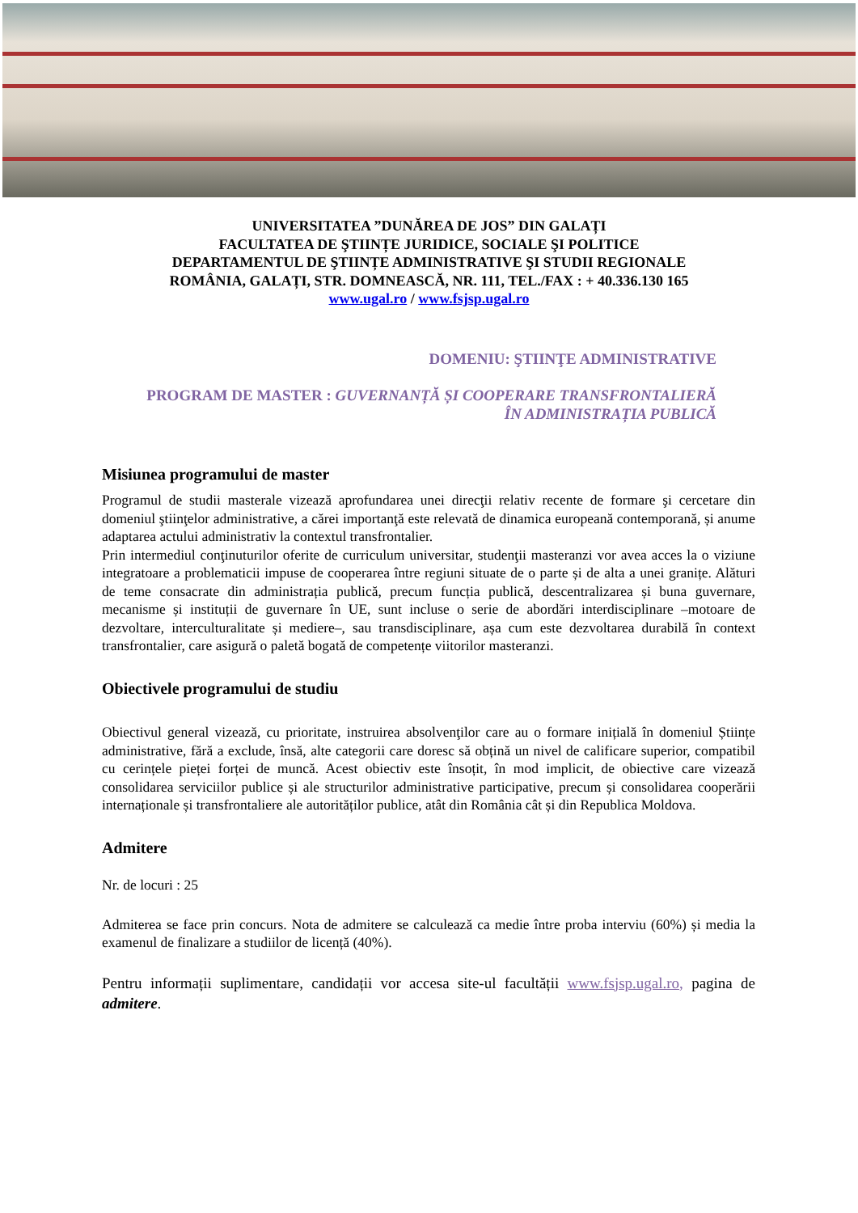UNIVERSITATEA ”DUNĂREA DE JOS” DIN GALAȚI
FACULTATEA DE ŞTIINȚE JURIDICE, SOCIALE ŞI POLITICE
DEPARTAMENTUL DE ŞTIINȚE ADMINISTRATIVE ŞI STUDII REGIONALE
ROMÂNIA, GALAȚI, STR. DOMNEASCĂ, NR. 111, TEL./FAX : + 40.336.130 165
www.ugal.ro / www.fsjsp.ugal.ro
DOMENIU: ŞTIINŢE ADMINISTRATIVE
PROGRAM DE MASTER : GUVERNANȚĂ ȘI COOPERARE TRANSFRONTALIERĂ ÎN ADMINISTRAȚIA PUBLICĂ
Misiunea programului de master
Programul de studii masterale vizează aprofundarea unei direcţii relativ recente de formare şi cercetare din domeniul ştiinţelor administrative, a cărei importanţă este relevată de dinamica europeană contemporană, și anume adaptarea actului administrativ la contextul transfrontalier.
Prin intermediul conţinuturilor oferite de curriculum universitar, studenţii masteranzi vor avea acces la o viziune integratoare a problematicii impuse de cooperarea între regiuni situate de o parte și de alta a unei granițe. Alături de teme consacrate din administrația publică, precum funcția publică, descentralizarea și buna guvernare, mecanisme și instituții de guvernare în UE, sunt incluse o serie de abordări interdisciplinare –motoare de dezvoltare, interculturalitate și mediere–, sau transdisciplinare, așa cum este dezvoltarea durabilă în context transfrontalier, care asigură o paletă bogată de competențe viitorilor masteranzi.
Obiectivele programului de studiu
Obiectivul general vizează, cu prioritate, instruirea absolvenţilor care au o formare inițială în domeniul Științe administrative, fără a exclude, însă, alte categorii care doresc să obțină un nivel de calificare superior, compatibil cu cerințele pieței forței de muncă. Acest obiectiv este însoțit, în mod implicit, de obiective care vizează consolidarea serviciilor publice și ale structurilor administrative participative, precum și consolidarea cooperării internaționale și transfrontaliere ale autorităților publice, atât din România cât și din Republica Moldova.
Admitere
Nr. de locuri : 25
Admiterea se face prin concurs. Nota de admitere se calculează ca medie între proba interviu (60%) și media la examenul de finalizare a studiilor de licență (40%).
Pentru informații suplimentare, candidații vor accesa site-ul facultății www.fsjsp.ugal.ro, pagina de admitere.